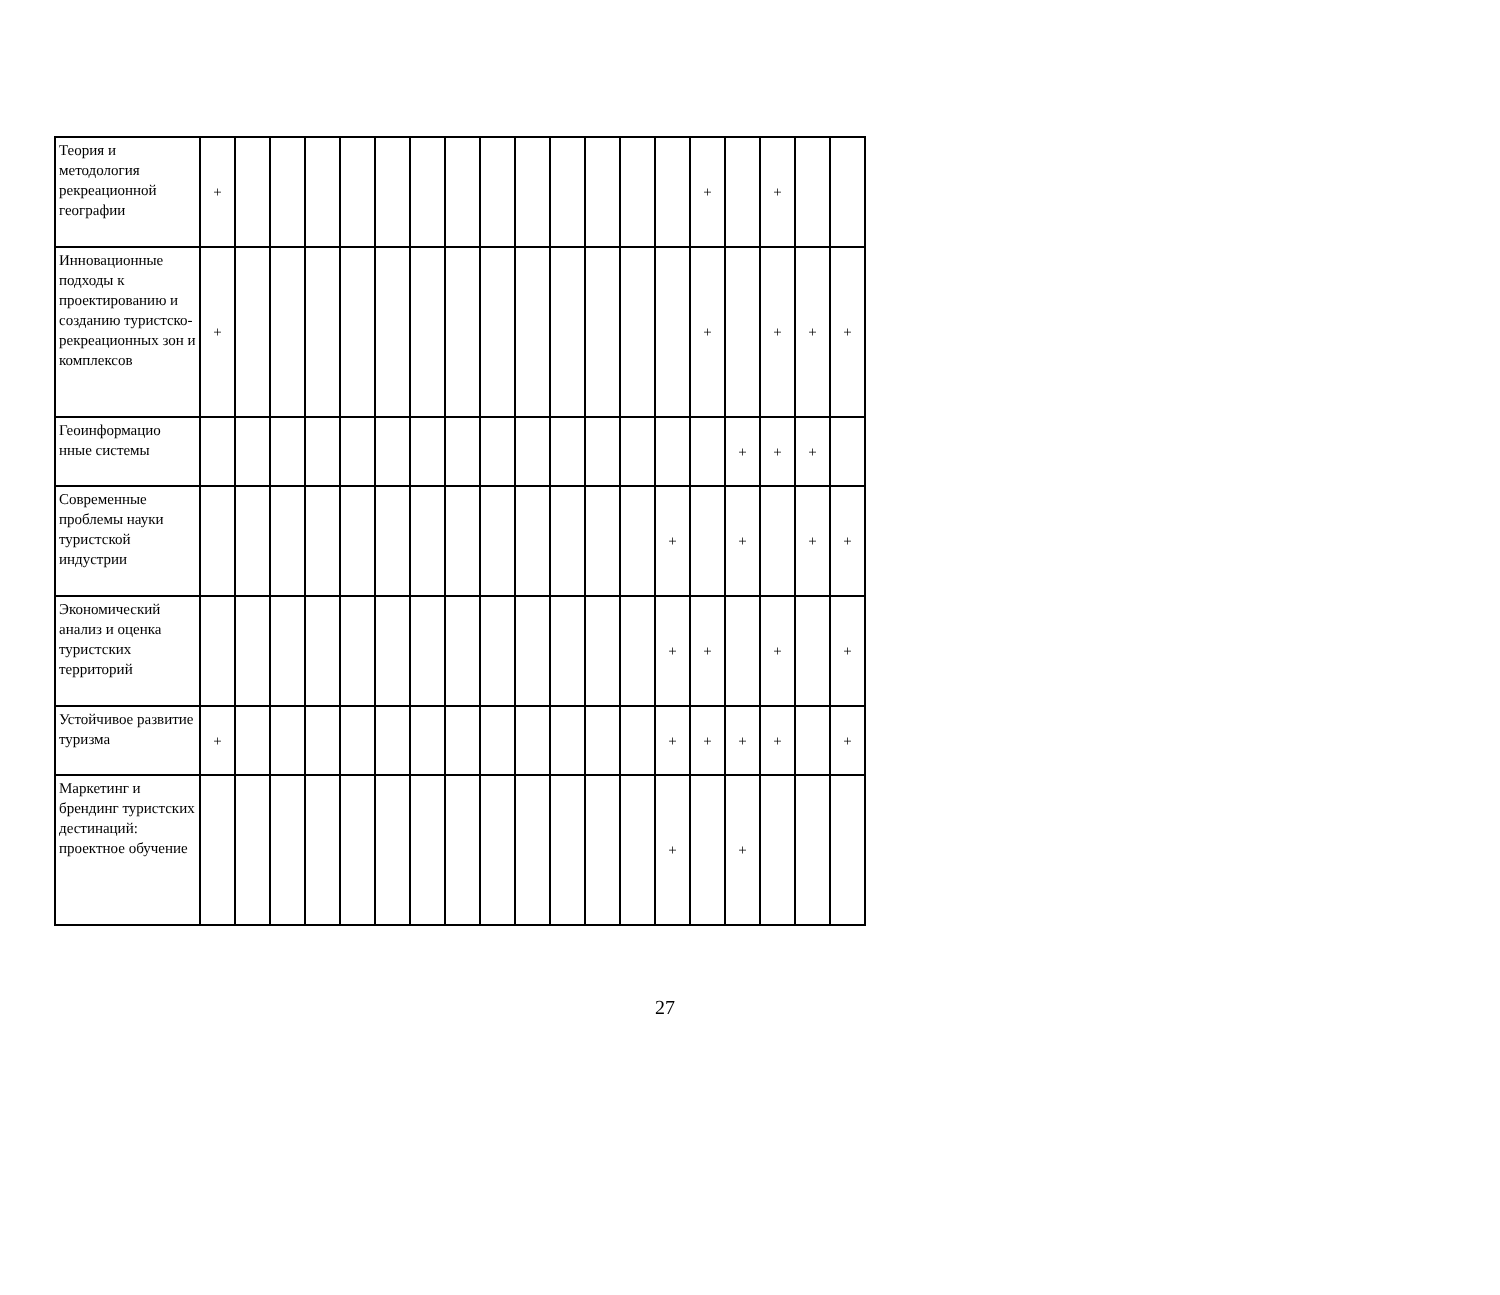| Теория и методология рекреационной географии | + | | | | | | | | | | | | | | + | | + | | |
| Инновационные подходы к проектированию и созданию туристско-рекреационных зон и комплексов | + | | | | | | | | | | | | | | + | | + | + | + |
| Геоинформацио нные системы | | | | | | | | | | | | | | | | + | + | + | |
| Современные проблемы науки туристской индустрии | | | | | | | | | | | | | | + | | + | | + | + |
| Экономический анализ и оценка туристских территорий | | | | | | | | | | | | | | + | + | | + | | + |
| Устойчивое развитие туризма | + | | | | | | | | | | | | | + | + | + | + | | + |
| Маркетинг и брендинг туристских дестинаций: проектное обучение | | | | | | | | | | | | | | + | | + | | | |
27